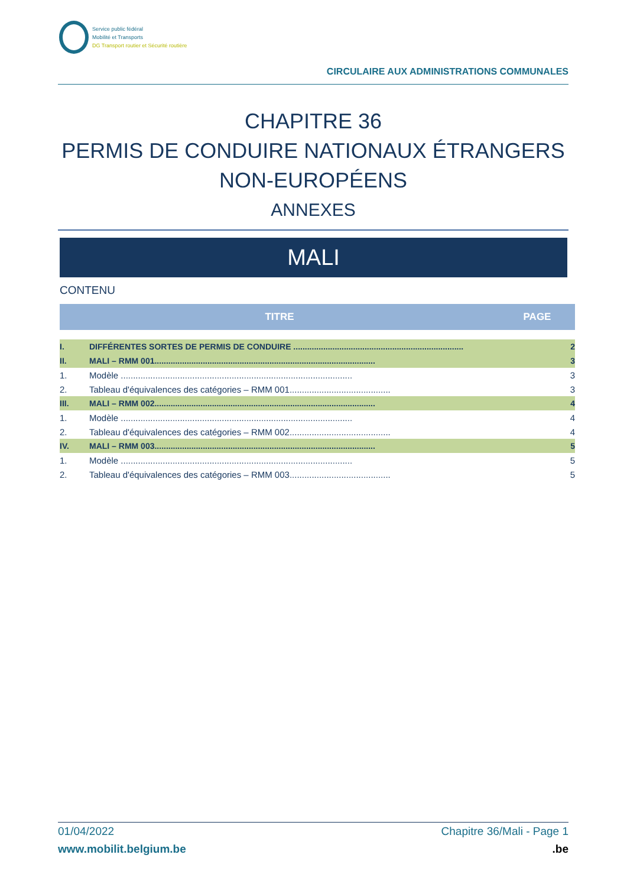Service public fédéral
Mobilité et Transports
DG Transport routier et Sécurité routière
CIRCULAIRE AUX ADMINISTRATIONS COMMUNALES
CHAPITRE 36
PERMIS DE CONDUIRE NATIONAUX ÉTRANGERS
NON-EUROPÉENS
ANNEXES
MALI
CONTENU
| TITRE | | PAGE |
| --- | --- | --- |
| I. | DIFFÉRENTES SORTES DE PERMIS DE CONDUIRE .......................................................................... | 2 |
| II. | MALI – RMM 001................................................................................................ | 3 |
| 1. | Modèle .............................................................................................. | 3 |
| 2. | Tableau d'équivalences des catégories – RMM 001......................................... | 3 |
| III. | MALI – RMM 002................................................................................................ | 4 |
| 1. | Modèle .............................................................................................. | 4 |
| 2. | Tableau d'équivalences des catégories – RMM 002......................................... | 4 |
| IV. | MALI – RMM 003................................................................................................ | 5 |
| 1. | Modèle .............................................................................................. | 5 |
| 2. | Tableau d'équivalences des catégories – RMM 003......................................... | 5 |
01/04/2022 Chapitre 36/Mali - Page 1
www.mobilit.belgium.be.be